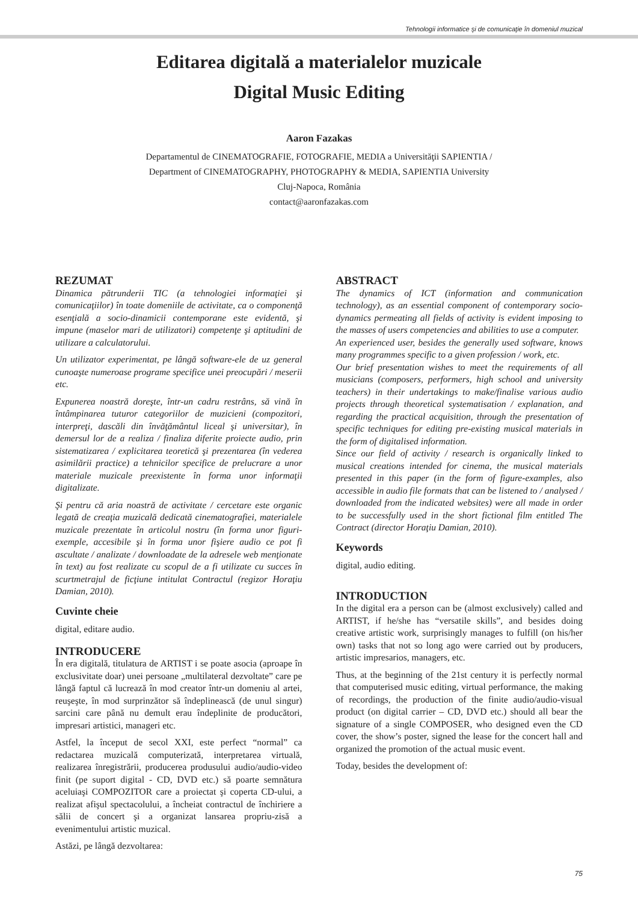Tehnologii informatice şi de comunicaţie în domeniul muzical
Editarea digitală a materialelor muzicale
Digital Music Editing
Aaron Fazakas
Departamentul de CINEMATOGRAFIE, FOTOGRAFIE, MEDIA a Universităţii SAPIENTIA /
Department of CINEMATOGRAPHY, PHOTOGRAPHY & MEDIA, SAPIENTIA University
Cluj-Napoca, România
contact@aaronfazakas.com
REZUMAT
Dinamica pătrunderii TIC (a tehnologiei informaţiei şi comunicaţiilor) în toate domeniile de activitate, ca o componenţă esenţială a socio-dinamicii contemporane este evidentă, şi impune (maselor mari de utilizatori) competenţe şi aptitudini de utilizare a calculatorului.
Un utilizator experimentat, pe lângă software-ele de uz general cunoaşte numeroase programe specifice unei preocupări / meserii etc.
Expunerea noastră doreşte, într-un cadru restrâns, să vină în întâmpinarea tuturor categoriilor de muzicieni (compozitori, interpreţi, dascăli din învăţământul liceal şi universitar), în demersul lor de a realiza / finaliza diferite proiecte audio, prin sistematizarea / explicitarea teoretică şi prezentarea (în vederea asimilării practice) a tehnicilor specifice de prelucrare a unor materiale muzicale preexistente în forma unor informaţii digitalizate.
Şi pentru că aria noastră de activitate / cercetare este organic legată de creaţia muzicală dedicată cinematografiei, materialele muzicale prezentate în articolul nostru (în forma unor figuri-exemple, accesibile şi în forma unor fişiere audio ce pot fi ascultate / analizate / downloadate de la adresele web menţionate în text) au fost realizate cu scopul de a fi utilizate cu succes în scurtmetrajul de ficţiune intitulat Contractul (regizor Horaţiu Damian, 2010).
Cuvinte cheie
digital, editare audio.
INTRODUCERE
În era digitală, titulatura de ARTIST i se poate asocia (aproape în exclusivitate doar) unei persoane „multilateral dezvoltate” care pe lângă faptul că lucrează în mod creator într-un domeniu al artei, reuşeşte, în mod surprinzător să îndeplinească (de unul singur) sarcini care până nu demult erau îndeplinite de producători, impresari artistici, manageri etc.
Astfel, la început de secol XXI, este perfect “normal” ca redactarea muzicală computerizată, interpretarea virtuală, realizarea înregistrării, producerea produsului audio/audio-video finit (pe suport digital - CD, DVD etc.) să poarte semnătura aceluiaşi COMPOZITOR care a proiectat şi coperta CD-ului, a realizat afişul spectacolului, a încheiat contractul de închiriere a sălii de concert şi a organizat lansarea propriu-zisă a evenimentului artistic muzical.
Astăzi, pe lângă dezvoltarea:
ABSTRACT
The dynamics of ICT (information and communication technology), as an essential component of contemporary socio-dynamics permeating all fields of activity is evident imposing to the masses of users competencies and abilities to use a computer.
An experienced user, besides the generally used software, knows many programmes specific to a given profession / work, etc.
Our brief presentation wishes to meet the requirements of all musicians (composers, performers, high school and university teachers) in their undertakings to make/finalise various audio projects through theoretical systematisation / explanation, and regarding the practical acquisition, through the presentation of specific techniques for editing pre-existing musical materials in the form of digitalised information.
Since our field of activity / research is organically linked to musical creations intended for cinema, the musical materials presented in this paper (in the form of figure-examples, also accessible in audio file formats that can be listened to / analysed / downloaded from the indicated websites) were all made in order to be successfully used in the short fictional film entitled The Contract (director Horaţiu Damian, 2010).
Keywords
digital, audio editing.
INTRODUCTION
In the digital era a person can be (almost exclusively) called and ARTIST, if he/she has “versatile skills”, and besides doing creative artistic work, surprisingly manages to fulfill (on his/her own) tasks that not so long ago were carried out by producers, artistic impresarios, managers, etc.
Thus, at the beginning of the 21st century it is perfectly normal that computerised music editing, virtual performance, the making of recordings, the production of the finite audio/audio-visual product (on digital carrier – CD, DVD etc.) should all bear the signature of a single COMPOSER, who designed even the CD cover, the show’s poster, signed the lease for the concert hall and organized the promotion of the actual music event.
Today, besides the development of:
75